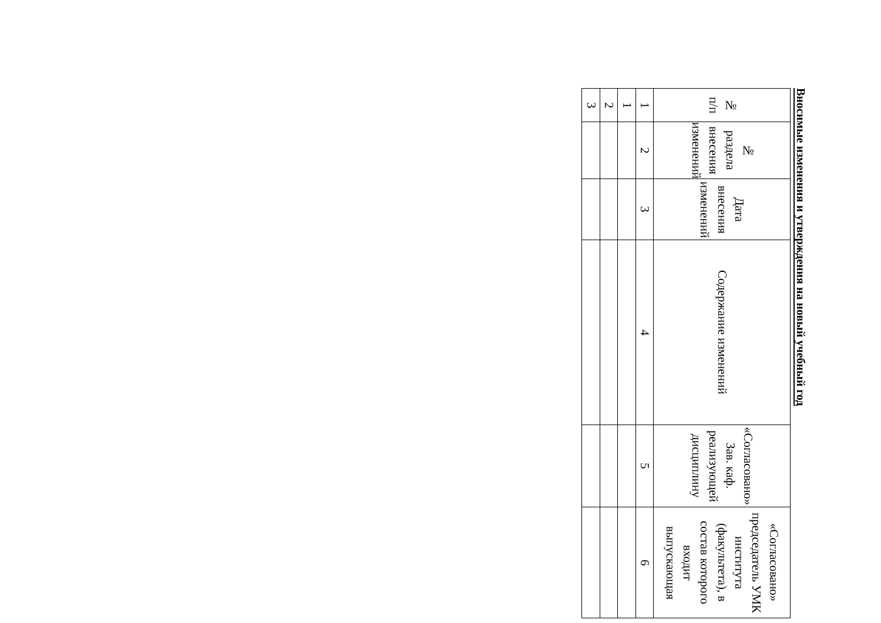Вносимые изменения и утверждения на новый учебный год
| № п/п | № раздела внесения изменений | Дата внесения изменений | Содержание изменений | «Согласовано» Зав. каф. реализующей дисциплину | «Согласовано» председатель УМК института (факультета), в состав которого входит выпускающая |
| --- | --- | --- | --- | --- | --- |
| 1 | 2 | 3 | 4 | 5 | 6 |
| 1 | | | | | |
| 2 | | | | | |
| 3 | | | | | |